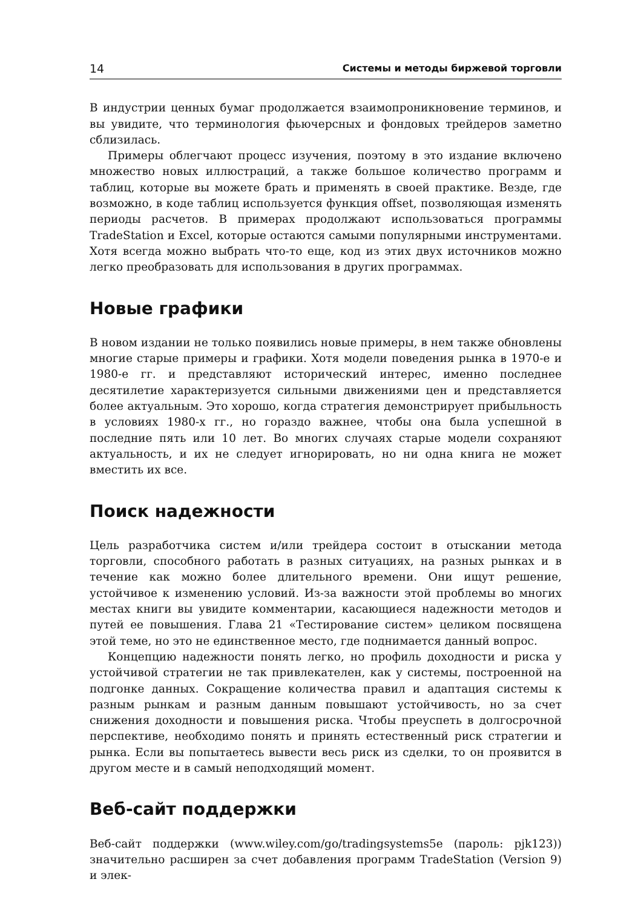14 Системы и методы биржевой торговли
В индустрии ценных бумаг продолжается взаимопроникновение терминов, и вы увидите, что терминология фьючерсных и фондовых трейдеров заметно сблизилась.
Примеры облегчают процесс изучения, поэтому в это издание включено множество новых иллюстраций, а также большое количество программ и таблиц, которые вы можете брать и применять в своей практике. Везде, где возможно, в коде таблиц используется функция offset, позволяющая изменять периоды расчетов. В примерах продолжают использоваться программы TradeStation и Excel, которые остаются самыми популярными инструментами. Хотя всегда можно выбрать что-то еще, код из этих двух источников можно легко преобразовать для использования в других программах.
Новые графики
В новом издании не только появились новые примеры, в нем также обновлены многие старые примеры и графики. Хотя модели поведения рынка в 1970-е и 1980-е гг. и представляют исторический интерес, именно последнее десятилетие характеризуется сильными движениями цен и представляется более актуальным. Это хорошо, когда стратегия демонстрирует прибыльность в условиях 1980-х гг., но гораздо важнее, чтобы она была успешной в последние пять или 10 лет. Во многих случаях старые модели сохраняют актуальность, и их не следует игнорировать, но ни одна книга не может вместить их все.
Поиск надежности
Цель разработчика систем и/или трейдера состоит в отыскании метода торговли, способного работать в разных ситуациях, на разных рынках и в течение как можно более длительного времени. Они ищут решение, устойчивое к изменению условий. Из-за важности этой проблемы во многих местах книги вы увидите комментарии, касающиеся надежности методов и путей ее повышения. Глава 21 «Тестирование систем» целиком посвящена этой теме, но это не единственное место, где поднимается данный вопрос.
Концепцию надежности понять легко, но профиль доходности и риска у устойчивой стратегии не так привлекателен, как у системы, построенной на подгонке данных. Сокращение количества правил и адаптация системы к разным рынкам и разным данным повышают устойчивость, но за счет снижения доходности и повышения риска. Чтобы преуспеть в долгосрочной перспективе, необходимо понять и принять естественный риск стратегии и рынка. Если вы попытаетесь вывести весь риск из сделки, то он проявится в другом месте и в самый неподходящий момент.
Веб-сайт поддержки
Веб-сайт поддержки (www.wiley.com/go/tradingsystems5e (пароль: pjk123)) значительно расширен за счет добавления программ TradeStation (Version 9) и элек-